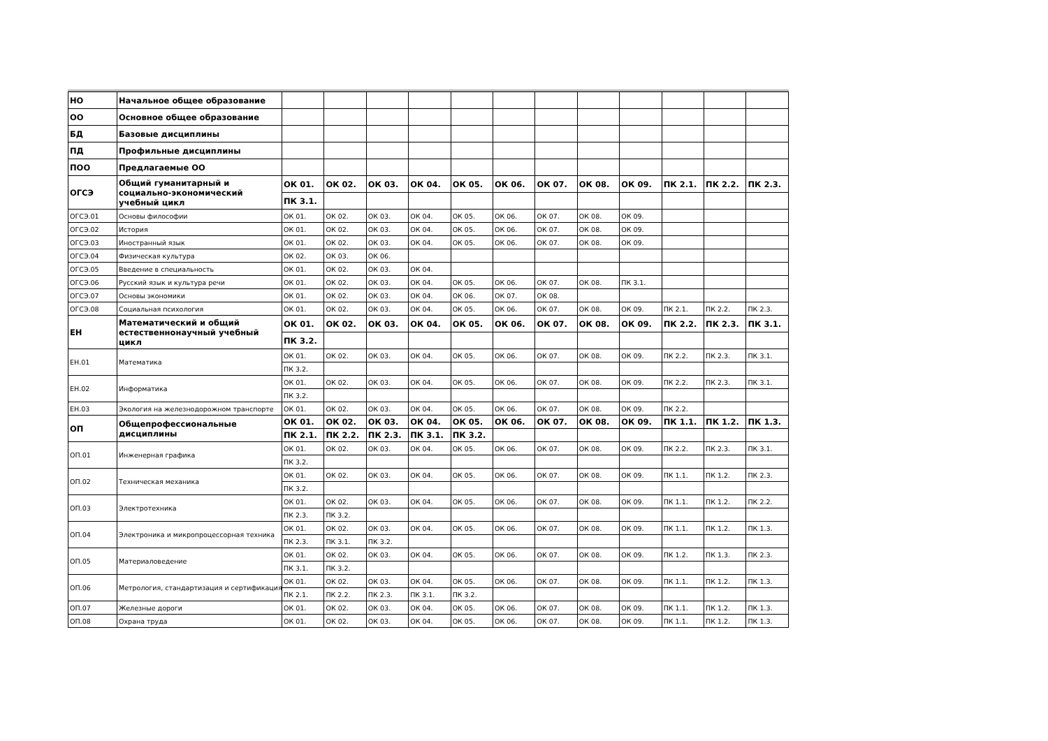| НО | Начальное общее образование | | | | | | | | | | | | |
| ОО | Основное общее образование | | | | | | | | | | | | |
| БД | Базовые дисциплины | | | | | | | | | | | | |
| ПД | Профильные дисциплины | | | | | | | | | | | | |
| ПОО | Предлагаемые ОО | | | | | | | | | | | | |
| ОГСЭ | Общий гуманитарный и социально-экономический учебный цикл | ОК 01. | ОК 02. | ОК 03. | ОК 04. | ОК 05. | ОК 06. | ОК 07. | ОК 08. | ОК 09. | ПК 2.1. | ПК 2.2. | ПК 2.3. |
| | | ПК 3.1. | | | | | | | | | | | |
| ОГСЭ.01 | Основы философии | ОК 01. | ОК 02. | ОК 03. | ОК 04. | ОК 05. | ОК 06. | ОК 07. | ОК 08. | ОК 09. | | | |
| ОГСЭ.02 | История | ОК 01. | ОК 02. | ОК 03. | ОК 04. | ОК 05. | ОК 06. | ОК 07. | ОК 08. | ОК 09. | | | |
| ОГСЭ.03 | Иностранный язык | ОК 01. | ОК 02. | ОК 03. | ОК 04. | ОК 05. | ОК 06. | ОК 07. | ОК 08. | ОК 09. | | | |
| ОГСЭ.04 | Физическая культура | ОК 02. | ОК 03. | ОК 06. | | | | | | | | | |
| ОГСЭ.05 | Введение в специальность | ОК 01. | ОК 02. | ОК 03. | ОК 04. | | | | | | | | |
| ОГСЭ.06 | Русский язык и культура речи | ОК 01. | ОК 02. | ОК 03. | ОК 04. | ОК 05. | ОК 06. | ОК 07. | ОК 08. | ПК 3.1. | | | |
| ОГСЭ.07 | Основы экономики | ОК 01. | ОК 02. | ОК 03. | ОК 04. | ОК 06. | ОК 07. | ОК 08. | | | | | |
| ОГСЭ.08 | Социальная психология | ОК 01. | ОК 02. | ОК 03. | ОК 04. | ОК 05. | ОК 06. | ОК 07. | ОК 08. | ОК 09. | ПК 2.1. | ПК 2.2. | ПК 2.3. |
| ЕН | Математический и общий естественнонаучный учебный цикл | ОК 01. | ОК 02. | ОК 03. | ОК 04. | ОК 05. | ОК 06. | ОК 07. | ОК 08. | ОК 09. | ПК 2.2. | ПК 2.3. | ПК 3.1. |
| | | ПК 3.2. | | | | | | | | | | | |
| ЕН.01 | Математика | ОК 01. | ОК 02. | ОК 03. | ОК 04. | ОК 05. | ОК 06. | ОК 07. | ОК 08. | ОК 09. | ПК 2.2. | ПК 2.3. | ПК 3.1. |
| | | ПК 3.2. | | | | | | | | | | | |
| ЕН.02 | Информатика | ОК 01. | ОК 02. | ОК 03. | ОК 04. | ОК 05. | ОК 06. | ОК 07. | ОК 08. | ОК 09. | ПК 2.2. | ПК 2.3. | ПК 3.1. |
| | | ПК 3.2. | | | | | | | | | | | |
| ЕН.03 | Экология на железнодорожном транспорте | ОК 01. | ОК 02. | ОК 03. | ОК 04. | ОК 05. | ОК 06. | ОК 07. | ОК 08. | ОК 09. | ПК 2.2. | | |
| ОП | Общепрофессиональные дисциплины | ОК 01. | ОК 02. | ОК 03. | ОК 04. | ОК 05. | ОК 06. | ОК 07. | ОК 08. | ОК 09. | ПК 1.1. | ПК 1.2. | ПК 1.3. |
| | | ПК 2.1. | ПК 2.2. | ПК 2.3. | ПК 3.1. | ПК 3.2. | | | | | | | |
| ОП.01 | Инженерная графика | ОК 01. | ОК 02. | ОК 03. | ОК 04. | ОК 05. | ОК 06. | ОК 07. | ОК 08. | ОК 09. | ПК 2.2. | ПК 2.3. | ПК 3.1. |
| | | ПК 3.2. | | | | | | | | | | | |
| ОП.02 | Техническая механика | ОК 01. | ОК 02. | ОК 03. | ОК 04. | ОК 05. | ОК 06. | ОК 07. | ОК 08. | ОК 09. | ПК 1.1. | ПК 1.2. | ПК 2.3. |
| | | ПК 3.2. | | | | | | | | | | | |
| ОП.03 | Электротехника | ОК 01. | ОК 02. | ОК 03. | ОК 04. | ОК 05. | ОК 06. | ОК 07. | ОК 08. | ОК 09. | ПК 1.1. | ПК 1.2. | ПК 2.2. |
| | | ПК 2.3. | ПК 3.2. | | | | | | | | | | |
| ОП.04 | Электроника и микропроцессорная техника | ОК 01. | ОК 02. | ОК 03. | ОК 04. | ОК 05. | ОК 06. | ОК 07. | ОК 08. | ОК 09. | ПК 1.1. | ПК 1.2. | ПК 1.3. |
| | | ПК 2.3. | ПК 3.1. | ПК 3.2. | | | | | | | | | |
| ОП.05 | Материаловедение | ОК 01. | ОК 02. | ОК 03. | ОК 04. | ОК 05. | ОК 06. | ОК 07. | ОК 08. | ОК 09. | ПК 1.2. | ПК 1.3. | ПК 2.3. |
| | | ПК 3.1. | ПК 3.2. | | | | | | | | | | |
| ОП.06 | Метрология, стандартизация и сертификация | ОК 01. | ОК 02. | ОК 03. | ОК 04. | ОК 05. | ОК 06. | ОК 07. | ОК 08. | ОК 09. | ПК 1.1. | ПК 1.2. | ПК 1.3. |
| | | ПК 2.1. | ПК 2.2. | ПК 2.3. | ПК 3.1. | ПК 3.2. | | | | | | | |
| ОП.07 | Железные дороги | ОК 01. | ОК 02. | ОК 03. | ОК 04. | ОК 05. | ОК 06. | ОК 07. | ОК 08. | ОК 09. | ПК 1.1. | ПК 1.2. | ПК 1.3. |
| ОП.08 | Охрана труда | ОК 01. | ОК 02. | ОК 03. | ОК 04. | ОК 05. | ОК 06. | ОК 07. | ОК 08. | ОК 09. | ПК 1.1. | ПК 1.2. | ПК 1.3. |